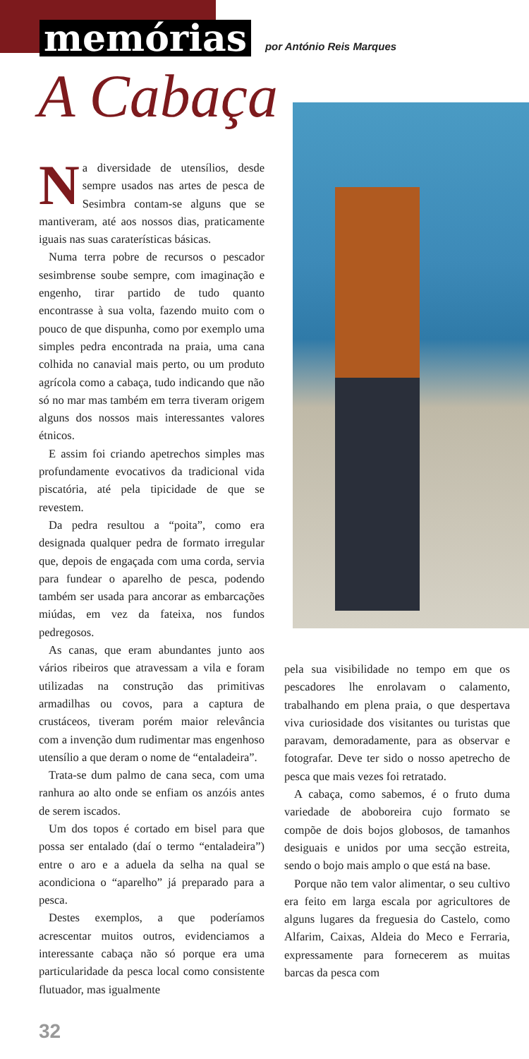memórias por António Reis Marques
A Cabaça
Na diversidade de utensílios, desde sempre usados nas artes de pesca de Sesimbra contam-se alguns que se mantiveram, até aos nossos dias, praticamente iguais nas suas caraterísticas básicas.
Numa terra pobre de recursos o pescador sesimbrense soube sempre, com imaginação e engenho, tirar partido de tudo quanto encontrasse à sua volta, fazendo muito com o pouco de que dispunha, como por exemplo uma simples pedra encontrada na praia, uma cana colhida no canavial mais perto, ou um produto agrícola como a cabaça, tudo indicando que não só no mar mas também em terra tiveram origem alguns dos nossos mais interessantes valores étnicos.
E assim foi criando apetrechos simples mas profundamente evocativos da tradicional vida piscatória, até pela tipicidade de que se revestem.
Da pedra resultou a “poita”, como era designada qualquer pedra de formato irregular que, depois de engaçada com uma corda, servia para fundear o aparelho de pesca, podendo também ser usada para ancorar as embarcações miúdas, em vez da fateixa, nos fundos pedregosos.
As canas, que eram abundantes junto aos vários ribeiros que atravessam a vila e foram utilizadas na construção das primitivas armadilhas ou covos, para a captura de crustáceos, tiveram porém maior relevância com a invenção dum rudimentar mas engenhoso utensílio a que deram o nome de “entaladeira”.
Trata-se dum palmo de cana seca, com uma ranhura ao alto onde se enfiam os anzóis antes de serem iscados.
Um dos topos é cortado em bisel para que possa ser entalado (daí o termo “entaladeira”) entre o aro e a aduela da selha na qual se acondiciona o “aparelho” já preparado para a pesca.
Destes exemplos, a que poderíamos acrescentar muitos outros, evidenciamos a interessante cabaça não só porque era uma particularidade da pesca local como consistente flutuador, mas igualmente
pela sua visibilidade no tempo em que os pescadores lhe enrolavam o calamento, trabalhando em plena praia, o que despertava viva curiosidade dos visitantes ou turistas que paravam, demoradamente, para as observar e fotografar. Deve ter sido o nosso apetrecho de pesca que mais vezes foi retratado.
A cabaça, como sabemos, é o fruto duma variedade de aboboreira cujo formato se compõe de dois bojos globosos, de tamanhos desiguais e unidos por uma secção estreita, sendo o bojo mais amplo o que está na base.
Porque não tem valor alimentar, o seu cultivo era feito em larga escala por agricultores de alguns lugares da freguesia do Castelo, como Alfarim, Caixas, Aldeia do Meco e Ferraria, expressamente para fornecerem as muitas barcas da pesca com
32